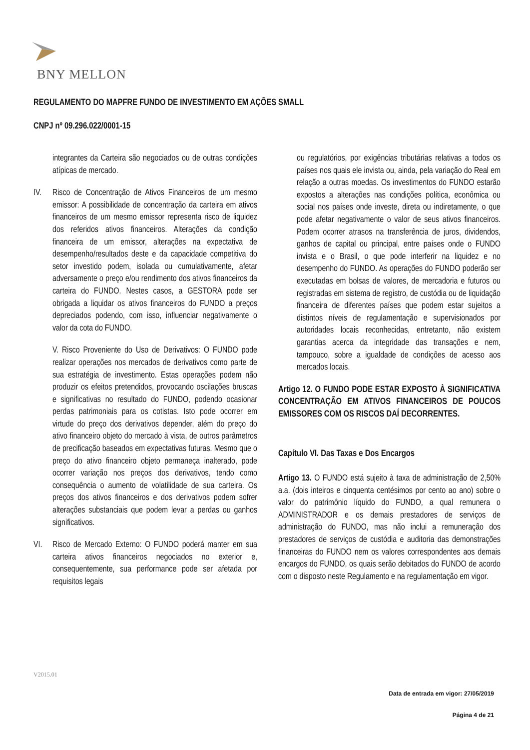BNY MELLON
REGULAMENTO DO MAPFRE FUNDO DE INVESTIMENTO EM AÇÕES SMALL
CNPJ nº 09.296.022/0001-15
integrantes da Carteira são negociados ou de outras condições atípicas de mercado.
IV. Risco de Concentração de Ativos Financeiros de um mesmo emissor: A possibilidade de concentração da carteira em ativos financeiros de um mesmo emissor representa risco de liquidez dos referidos ativos financeiros. Alterações da condição financeira de um emissor, alterações na expectativa de desempenho/resultados deste e da capacidade competitiva do setor investido podem, isolada ou cumulativamente, afetar adversamente o preço e/ou rendimento dos ativos financeiros da carteira do FUNDO. Nestes casos, a GESTORA pode ser obrigada a liquidar os ativos financeiros do FUNDO a preços depreciados podendo, com isso, influenciar negativamente o valor da cota do FUNDO.
V. Risco Proveniente do Uso de Derivativos: O FUNDO pode realizar operações nos mercados de derivativos como parte de sua estratégia de investimento. Estas operações podem não produzir os efeitos pretendidos, provocando oscilações bruscas e significativas no resultado do FUNDO, podendo ocasionar perdas patrimoniais para os cotistas. Isto pode ocorrer em virtude do preço dos derivativos depender, além do preço do ativo financeiro objeto do mercado à vista, de outros parâmetros de precificação baseados em expectativas futuras. Mesmo que o preço do ativo financeiro objeto permaneça inalterado, pode ocorrer variação nos preços dos derivativos, tendo como consequência o aumento de volatilidade de sua carteira. Os preços dos ativos financeiros e dos derivativos podem sofrer alterações substanciais que podem levar a perdas ou ganhos significativos.
VI. Risco de Mercado Externo: O FUNDO poderá manter em sua carteira ativos financeiros negociados no exterior e, consequentemente, sua performance pode ser afetada por requisitos legais
ou regulatórios, por exigências tributárias relativas a todos os países nos quais ele invista ou, ainda, pela variação do Real em relação a outras moedas. Os investimentos do FUNDO estarão expostos a alterações nas condições política, econômica ou social nos países onde investe, direta ou indiretamente, o que pode afetar negativamente o valor de seus ativos financeiros. Podem ocorrer atrasos na transferência de juros, dividendos, ganhos de capital ou principal, entre países onde o FUNDO invista e o Brasil, o que pode interferir na liquidez e no desempenho do FUNDO. As operações do FUNDO poderão ser executadas em bolsas de valores, de mercadoria e futuros ou registradas em sistema de registro, de custódia ou de liquidação financeira de diferentes países que podem estar sujeitos a distintos níveis de regulamentação e supervisionados por autoridades locais reconhecidas, entretanto, não existem garantias acerca da integridade das transações e nem, tampouco, sobre a igualdade de condições de acesso aos mercados locais.
Artigo 12. O FUNDO PODE ESTAR EXPOSTO À SIGNIFICATIVA CONCENTRAÇÃO EM ATIVOS FINANCEIROS DE POUCOS EMISSORES COM OS RISCOS DAÍ DECORRENTES.
Capítulo VI. Das Taxas e Dos Encargos
Artigo 13. O FUNDO está sujeito à taxa de administração de 2,50% a.a. (dois inteiros e cinquenta centésimos por cento ao ano) sobre o valor do patrimônio líquido do FUNDO, a qual remunera o ADMINISTRADOR e os demais prestadores de serviços de administração do FUNDO, mas não inclui a remuneração dos prestadores de serviços de custódia e auditoria das demonstrações financeiras do FUNDO nem os valores correspondentes aos demais encargos do FUNDO, os quais serão debitados do FUNDO de acordo com o disposto neste Regulamento e na regulamentação em vigor.
V2015.01
Data de entrada em vigor: 27/05/2019
Página 4 de 21